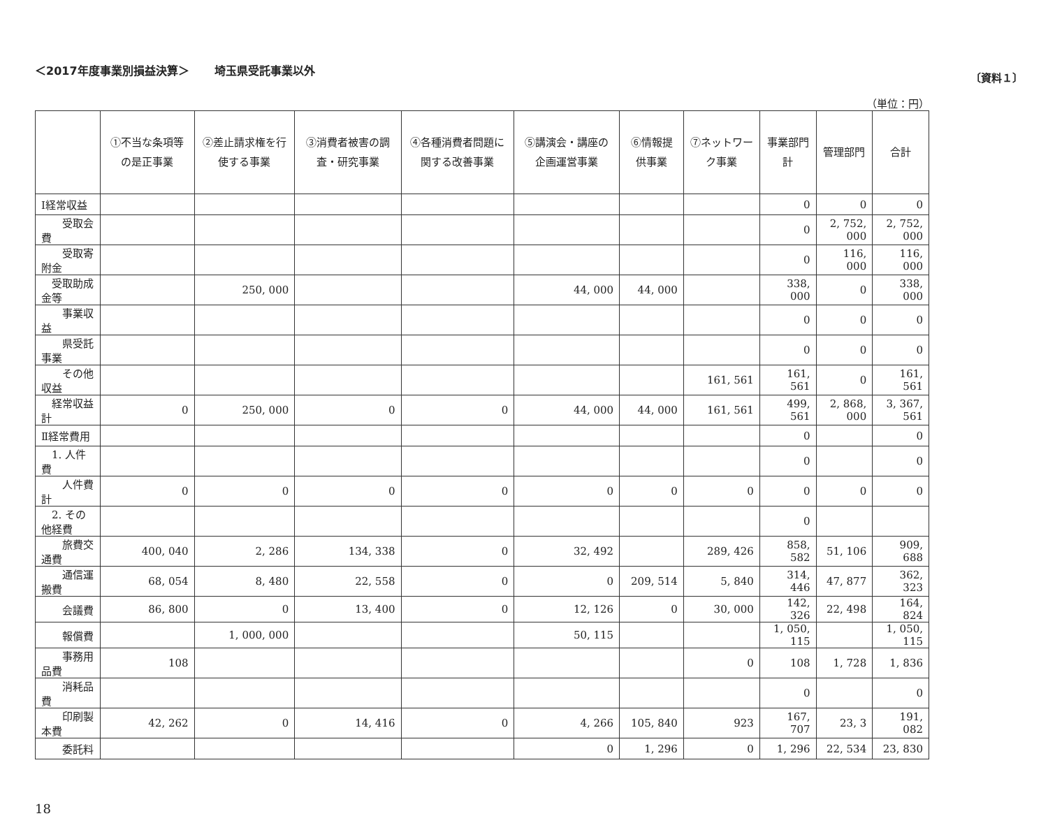＜2017年度事業別損益決算＞ 埼玉県受託事業以外 〔資料１〕
（単位：円）
| | ①不当な条項等の是正事業 | ②差止請求権を行使する事業 | ③消費者被害の調査・研究事業 | ④各種消費者問題に関する改善事業 | ⑤講演会・講座の企画運営事業 | ⑥情報提供事業 | ⑦ネットワーク事業 | 事業部門計 | 管理部門 | 合計 |
| --- | --- | --- | --- | --- | --- | --- | --- | --- | --- | --- |
| Ⅰ経常収益 | | | | | | | | 0 | 0 | 0 |
| 受取会費 | | | | | | | | 0 | 2, 752, 000 | 2, 752, 000 |
| 受取寄附金 | | | | | | | | 0 | 116, 000 | 116, 000 |
| 受取助成金等 | | 250, 000 | | | 44, 000 | 44, 000 | | 338, 000 | 0 | 338, 000 |
| 事業収益 | | | | | | | | 0 | 0 | 0 |
| 県受託事業 | | | | | | | | 0 | 0 | 0 |
| その他収益 | | | | | | | 161, 561 | 161, 561 | 0 | 161, 561 |
| 経常収益計 | 0 | 250, 000 | 0 | 0 | 44, 000 | 44, 000 | 161, 561 | 499, 561 | 2, 868, 000 | 3, 367, 561 |
| Ⅱ経常費用 | | | | | | | | 0 | | 0 |
| 1. 人件費 | | | | | | | | 0 | | 0 |
| 人件費計 | 0 | 0 | 0 | 0 | 0 | 0 | 0 | 0 | 0 | 0 |
| 2. その他経費 | | | | | | | | 0 | | |
| 旅費交通費 | 400, 040 | 2, 286 | 134, 338 | 0 | 32, 492 | | 289, 426 | 858, 582 | 51, 106 | 909, 688 |
| 通信運搬費 | 68, 054 | 8, 480 | 22, 558 | 0 | 0 | 209, 514 | 5, 840 | 314, 446 | 47, 877 | 362, 323 |
| 会議費 | 86, 800 | 0 | 13, 400 | 0 | 12, 126 | 0 | 30, 000 | 142, 326 | 22, 498 | 164, 824 |
| 報償費 | | 1, 000, 000 | | | 50, 115 | | | 1, 050, 115 | | 1, 050, 115 |
| 事務用品費 | 108 | | | | | | 0 | 108 | 1, 728 | 1, 836 |
| 消耗品費 | | | | | | | | 0 | | 0 |
| 印刷製本費 | 42, 262 | 0 | 14, 416 | 0 | 4, 266 | 105, 840 | 923 | 167, 707 | 23, 3 | 191, 082 |
| 委託料 | | | | | 0 | 1, 296 | 0 | 1, 296 | 22, 534 | 23, 830 |
18